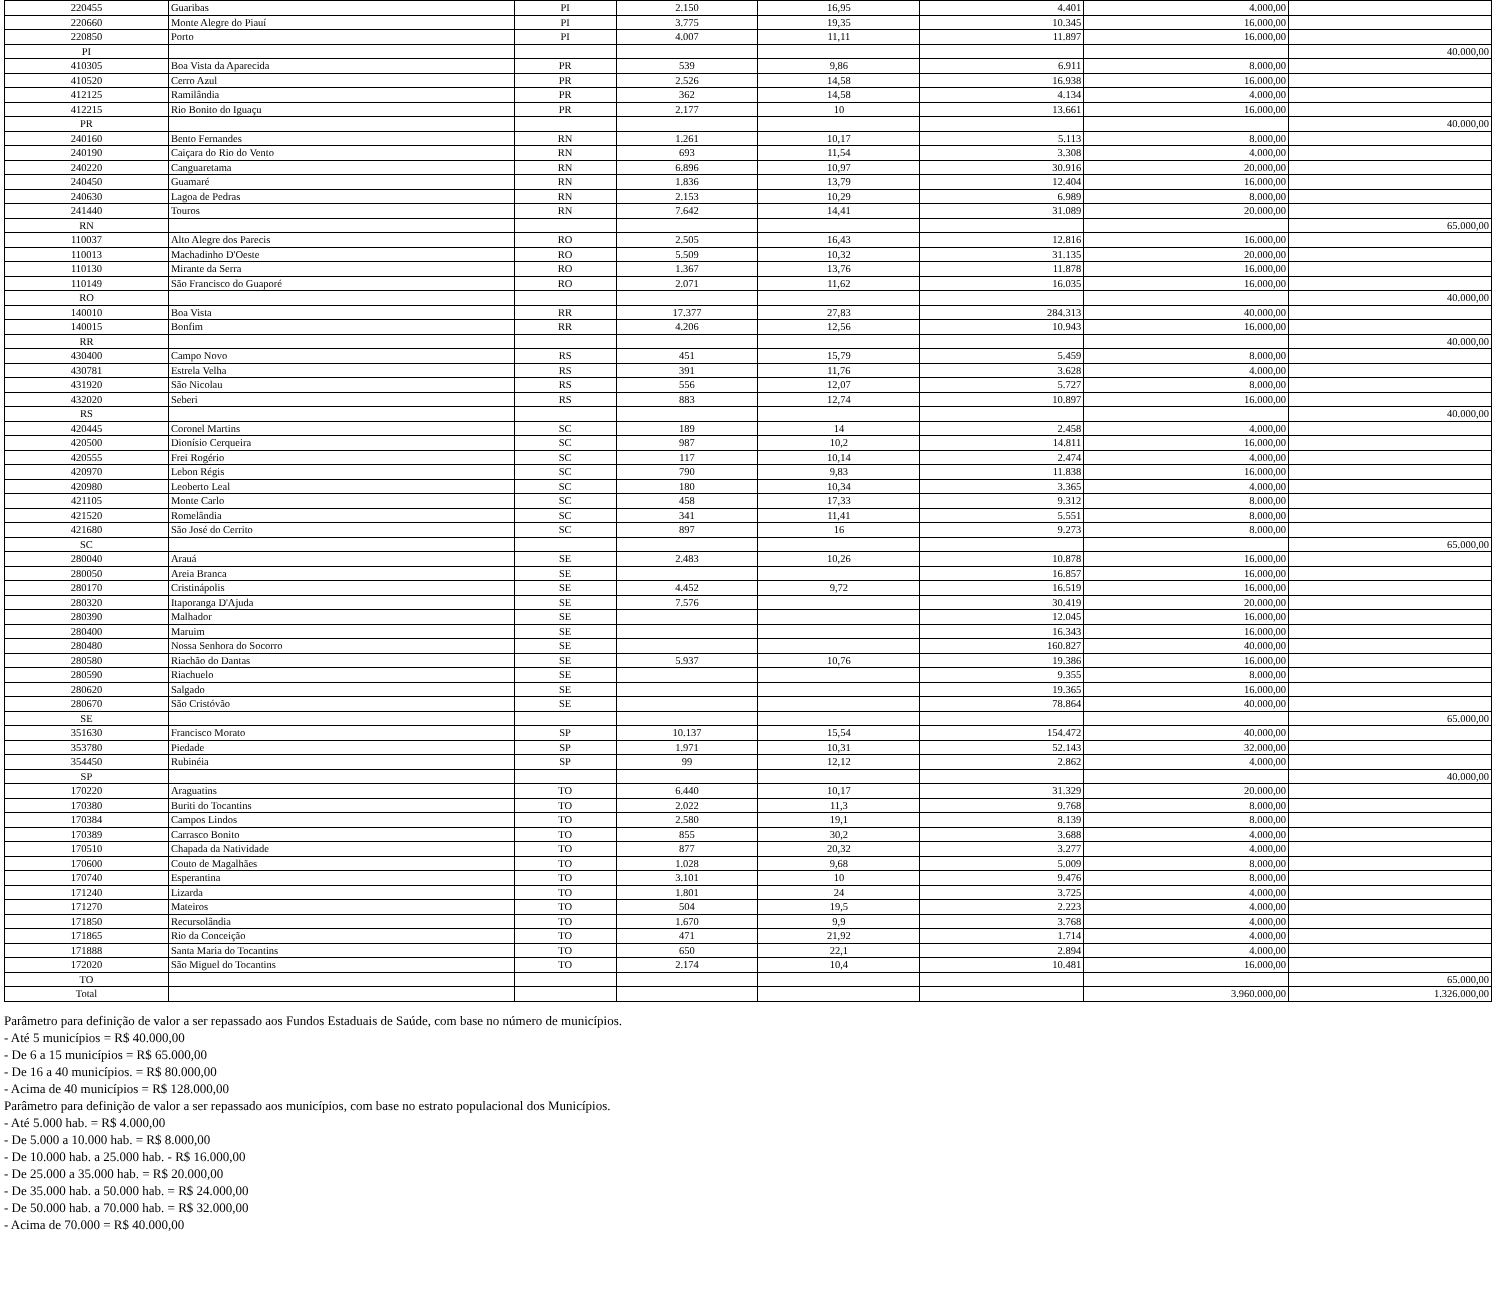| 220455 | Guaribas | PI | 2.150 | 16,95 | 4.401 | 4.000,00 | |
| 220660 | Monte Alegre do Piauí | PI | 3.775 | 19,35 | 10.345 | 16.000,00 | |
| 220850 | Porto | PI | 4.007 | 11,11 | 11.897 | 16.000,00 | |
| PI | | | | | | | 40.000,00 |
| 410305 | Boa Vista da Aparecida | PR | 539 | 9,86 | 6.911 | 8.000,00 | |
| 410520 | Cerro Azul | PR | 2.526 | 14,58 | 16.938 | 16.000,00 | |
| 412125 | Ramilândia | PR | 362 | 14,58 | 4.134 | 4.000,00 | |
| 412215 | Rio Bonito do Iguaçu | PR | 2.177 | 10 | 13.661 | 16.000,00 | |
| PR | | | | | | | 40.000,00 |
| 240160 | Bento Fernandes | RN | 1.261 | 10,17 | 5.113 | 8.000,00 | |
| 240190 | Caiçara do Rio do Vento | RN | 693 | 11,54 | 3.308 | 4.000,00 | |
| 240220 | Canguaretama | RN | 6.896 | 10,97 | 30.916 | 20.000,00 | |
| 240450 | Guamaré | RN | 1.836 | 13,79 | 12.404 | 16.000,00 | |
| 240630 | Lagoa de Pedras | RN | 2.153 | 10,29 | 6.989 | 8.000,00 | |
| 241440 | Touros | RN | 7.642 | 14,41 | 31.089 | 20.000,00 | |
| RN | | | | | | | 65.000,00 |
| 110037 | Alto Alegre dos Parecis | RO | 2.505 | 16,43 | 12.816 | 16.000,00 | |
| 110013 | Machadinho D'Oeste | RO | 5.509 | 10,32 | 31.135 | 20.000,00 | |
| 110130 | Mirante da Serra | RO | 1.367 | 13,76 | 11.878 | 16.000,00 | |
| 110149 | São Francisco do Guaporé | RO | 2.071 | 11,62 | 16.035 | 16.000,00 | |
| RO | | | | | | | 40.000,00 |
| 140010 | Boa Vista | RR | 17.377 | 27,83 | 284.313 | 40.000,00 | |
| 140015 | Bonfim | RR | 4.206 | 12,56 | 10.943 | 16.000,00 | |
| RR | | | | | | | 40.000,00 |
| 430400 | Campo Novo | RS | 451 | 15,79 | 5.459 | 8.000,00 | |
| 430781 | Estrela Velha | RS | 391 | 11,76 | 3.628 | 4.000,00 | |
| 431920 | São Nicolau | RS | 556 | 12,07 | 5.727 | 8.000,00 | |
| 432020 | Seberi | RS | 883 | 12,74 | 10.897 | 16.000,00 | |
| RS | | | | | | | 40.000,00 |
| 420445 | Coronel Martins | SC | 189 | 14 | 2.458 | 4.000,00 | |
| 420500 | Dionísio Cerqueira | SC | 987 | 10,2 | 14.811 | 16.000,00 | |
| 420555 | Frei Rogério | SC | 117 | 10,14 | 2.474 | 4.000,00 | |
| 420970 | Lebon Régis | SC | 790 | 9,83 | 11.838 | 16.000,00 | |
| 420980 | Leoberto Leal | SC | 180 | 10,34 | 3.365 | 4.000,00 | |
| 421105 | Monte Carlo | SC | 458 | 17,33 | 9.312 | 8.000,00 | |
| 421520 | Romelândia | SC | 341 | 11,41 | 5.551 | 8.000,00 | |
| 421680 | São José do Cerrito | SC | 897 | 16 | 9.273 | 8.000,00 | |
| SC | | | | | | | 65.000,00 |
| 280040 | Arauá | SE | 2.483 | 10,26 | 10.878 | 16.000,00 | |
| 280050 | Areia Branca | SE | | | 16.857 | 16.000,00 | |
| 280170 | Cristinápolis | SE | 4.452 | 9,72 | 16.519 | 16.000,00 | |
| 280320 | Itaporanga D'Ajuda | SE | 7.576 | | 30.419 | 20.000,00 | |
| 280390 | Malhador | SE | | | 12.045 | 16.000,00 | |
| 280400 | Maruim | SE | | | 16.343 | 16.000,00 | |
| 280480 | Nossa Senhora do Socorro | SE | | | 160.827 | 40.000,00 | |
| 280580 | Riachão do Dantas | SE | 5.937 | 10,76 | 19.386 | 16.000,00 | |
| 280590 | Riachuelo | SE | | | 9.355 | 8.000,00 | |
| 280620 | Salgado | SE | | | 19.365 | 16.000,00 | |
| 280670 | São Cristóvão | SE | | | 78.864 | 40.000,00 | |
| SE | | | | | | | 65.000,00 |
| 351630 | Francisco Morato | SP | 10.137 | 15,54 | 154.472 | 40.000,00 | |
| 353780 | Piedade | SP | 1.971 | 10,31 | 52.143 | 32.000,00 | |
| 354450 | Rubinéia | SP | 99 | 12,12 | 2.862 | 4.000,00 | |
| SP | | | | | | | 40.000,00 |
| 170220 | Araguatins | TO | 6.440 | 10,17 | 31.329 | 20.000,00 | |
| 170380 | Buriti do Tocantins | TO | 2.022 | 11,3 | 9.768 | 8.000,00 | |
| 170384 | Campos Lindos | TO | 2.580 | 19,1 | 8.139 | 8.000,00 | |
| 170389 | Carrasco Bonito | TO | 855 | 30,2 | 3.688 | 4.000,00 | |
| 170510 | Chapada da Natividade | TO | 877 | 20,32 | 3.277 | 4.000,00 | |
| 170600 | Couto de Magalhães | TO | 1.028 | 9,68 | 5.009 | 8.000,00 | |
| 170740 | Esperantina | TO | 3.101 | 10 | 9.476 | 8.000,00 | |
| 171240 | Lizarda | TO | 1.801 | 24 | 3.725 | 4.000,00 | |
| 171270 | Mateiros | TO | 504 | 19,5 | 2.223 | 4.000,00 | |
| 171850 | Recursolândia | TO | 1.670 | 9,9 | 3.768 | 4.000,00 | |
| 171865 | Rio da Conceição | TO | 471 | 21,92 | 1.714 | 4.000,00 | |
| 171888 | Santa Maria do Tocantins | TO | 650 | 22,1 | 2.894 | 4.000,00 | |
| 172020 | São Miguel do Tocantins | TO | 2.174 | 10,4 | 10.481 | 16.000,00 | |
| TO | | | | | | | 65.000,00 |
| Total | | | | | | 3.960.000,00 | 1.326.000,00 |
Parâmetro para definição de valor a ser repassado aos Fundos Estaduais de Saúde, com base no número de municípios.
- Até 5 municípios = R$ 40.000,00
- De 6 a 15 municípios = R$ 65.000,00
- De 16 a 40 municípios. = R$ 80.000,00
- Acima de 40 municípios = R$ 128.000,00
Parâmetro para definição de valor a ser repassado aos municípios, com base no estrato populacional dos Municípios.
- Até 5.000 hab. = R$ 4.000,00
- De 5.000 a 10.000 hab. = R$ 8.000,00
- De 10.000 hab. a 25.000 hab. - R$ 16.000,00
- De 25.000 a 35.000 hab. = R$ 20.000,00
- De 35.000 hab. a 50.000 hab. = R$ 24.000,00
- De 50.000 hab. a 70.000 hab. = R$ 32.000,00
- Acima de 70.000 = R$ 40.000,00